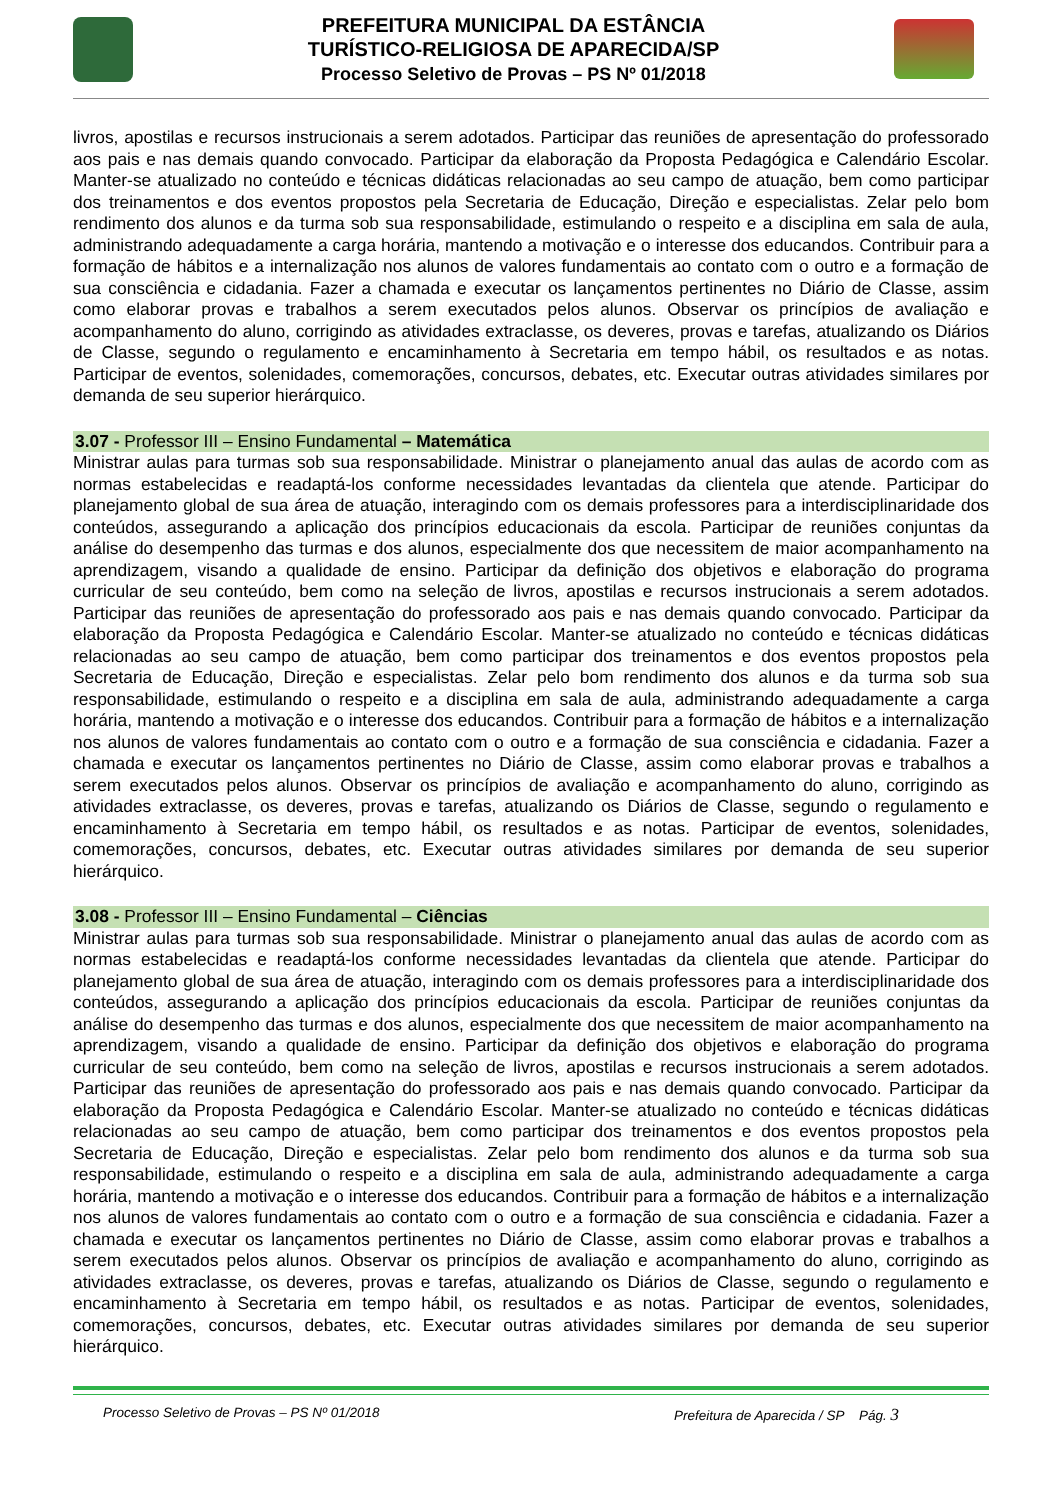PREFEITURA MUNICIPAL DA ESTÂNCIA
TURÍSTICO-RELIGIOSA DE APARECIDA/SP
Processo Seletivo de Provas – PS Nº 01/2018
livros, apostilas e recursos instrucionais a serem adotados. Participar das reuniões de apresentação do professorado aos pais e nas demais quando convocado. Participar da elaboração da Proposta Pedagógica e Calendário Escolar. Manter-se atualizado no conteúdo e técnicas didáticas relacionadas ao seu campo de atuação, bem como participar dos treinamentos e dos eventos propostos pela Secretaria de Educação, Direção e especialistas. Zelar pelo bom rendimento dos alunos e da turma sob sua responsabilidade, estimulando o respeito e a disciplina em sala de aula, administrando adequadamente a carga horária, mantendo a motivação e o interesse dos educandos. Contribuir para a formação de hábitos e a internalização nos alunos de valores fundamentais ao contato com o outro e a formação de sua consciência e cidadania. Fazer a chamada e executar os lançamentos pertinentes no Diário de Classe, assim como elaborar provas e trabalhos a serem executados pelos alunos. Observar os princípios de avaliação e acompanhamento do aluno, corrigindo as atividades extraclasse, os deveres, provas e tarefas, atualizando os Diários de Classe, segundo o regulamento e encaminhamento à Secretaria em tempo hábil, os resultados e as notas. Participar de eventos, solenidades, comemorações, concursos, debates, etc. Executar outras atividades similares por demanda de seu superior hierárquico.
3.07 - Professor III – Ensino Fundamental – Matemática
Ministrar aulas para turmas sob sua responsabilidade. Ministrar o planejamento anual das aulas de acordo com as normas estabelecidas e readaptá-los conforme necessidades levantadas da clientela que atende. Participar do planejamento global de sua área de atuação, interagindo com os demais professores para a interdisciplinaridade dos conteúdos, assegurando a aplicação dos princípios educacionais da escola. Participar de reuniões conjuntas da análise do desempenho das turmas e dos alunos, especialmente dos que necessitem de maior acompanhamento na aprendizagem, visando a qualidade de ensino. Participar da definição dos objetivos e elaboração do programa curricular de seu conteúdo, bem como na seleção de livros, apostilas e recursos instrucionais a serem adotados. Participar das reuniões de apresentação do professorado aos pais e nas demais quando convocado. Participar da elaboração da Proposta Pedagógica e Calendário Escolar. Manter-se atualizado no conteúdo e técnicas didáticas relacionadas ao seu campo de atuação, bem como participar dos treinamentos e dos eventos propostos pela Secretaria de Educação, Direção e especialistas. Zelar pelo bom rendimento dos alunos e da turma sob sua responsabilidade, estimulando o respeito e a disciplina em sala de aula, administrando adequadamente a carga horária, mantendo a motivação e o interesse dos educandos. Contribuir para a formação de hábitos e a internalização nos alunos de valores fundamentais ao contato com o outro e a formação de sua consciência e cidadania. Fazer a chamada e executar os lançamentos pertinentes no Diário de Classe, assim como elaborar provas e trabalhos a serem executados pelos alunos. Observar os princípios de avaliação e acompanhamento do aluno, corrigindo as atividades extraclasse, os deveres, provas e tarefas, atualizando os Diários de Classe, segundo o regulamento e encaminhamento à Secretaria em tempo hábil, os resultados e as notas. Participar de eventos, solenidades, comemorações, concursos, debates, etc. Executar outras atividades similares por demanda de seu superior hierárquico.
3.08 - Professor III – Ensino Fundamental – Ciências
Ministrar aulas para turmas sob sua responsabilidade. Ministrar o planejamento anual das aulas de acordo com as normas estabelecidas e readaptá-los conforme necessidades levantadas da clientela que atende. Participar do planejamento global de sua área de atuação, interagindo com os demais professores para a interdisciplinaridade dos conteúdos, assegurando a aplicação dos princípios educacionais da escola. Participar de reuniões conjuntas da análise do desempenho das turmas e dos alunos, especialmente dos que necessitem de maior acompanhamento na aprendizagem, visando a qualidade de ensino. Participar da definição dos objetivos e elaboração do programa curricular de seu conteúdo, bem como na seleção de livros, apostilas e recursos instrucionais a serem adotados. Participar das reuniões de apresentação do professorado aos pais e nas demais quando convocado. Participar da elaboração da Proposta Pedagógica e Calendário Escolar. Manter-se atualizado no conteúdo e técnicas didáticas relacionadas ao seu campo de atuação, bem como participar dos treinamentos e dos eventos propostos pela Secretaria de Educação, Direção e especialistas. Zelar pelo bom rendimento dos alunos e da turma sob sua responsabilidade, estimulando o respeito e a disciplina em sala de aula, administrando adequadamente a carga horária, mantendo a motivação e o interesse dos educandos. Contribuir para a formação de hábitos e a internalização nos alunos de valores fundamentais ao contato com o outro e a formação de sua consciência e cidadania. Fazer a chamada e executar os lançamentos pertinentes no Diário de Classe, assim como elaborar provas e trabalhos a serem executados pelos alunos. Observar os princípios de avaliação e acompanhamento do aluno, corrigindo as atividades extraclasse, os deveres, provas e tarefas, atualizando os Diários de Classe, segundo o regulamento e encaminhamento à Secretaria em tempo hábil, os resultados e as notas. Participar de eventos, solenidades, comemorações, concursos, debates, etc. Executar outras atividades similares por demanda de seu superior hierárquico.
Processo Seletivo de Provas – PS Nº 01/2018 Prefeitura de Aparecida / SP Pág. 3